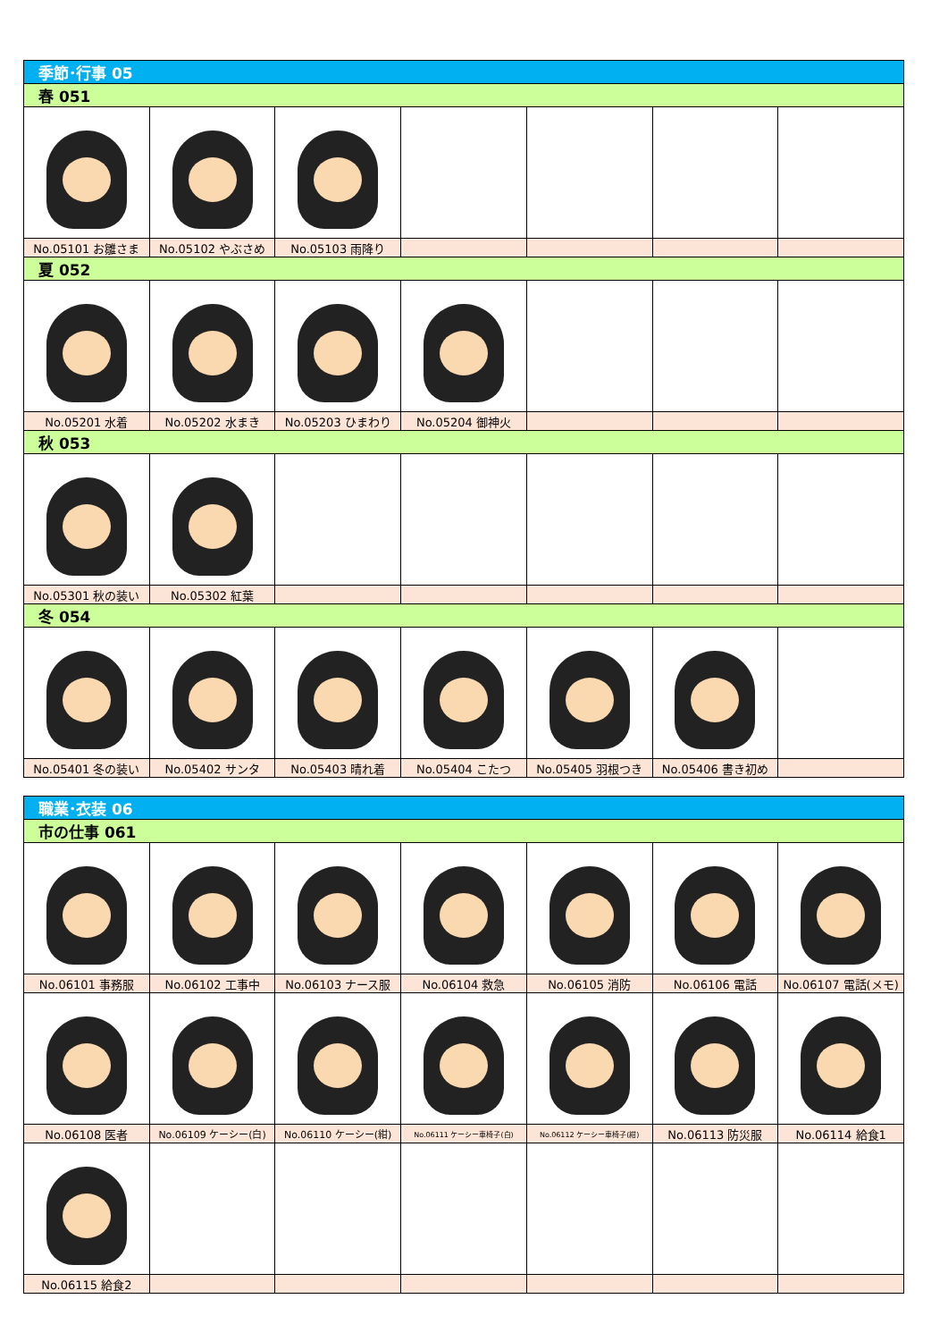| 季節･行事 05 | | | | | | |
| --- | --- | --- | --- | --- | --- | --- |
| 春 051 | | | | | | |
| No.05101 お雛さま | No.05102 やぶさめ | No.05103 雨降り | | | | |
| 夏 052 | | | | | | |
| No.05201 水着 | No.05202 水まき | No.05203 ひまわり | No.05204 御神火 | | | |
| 秋 053 | | | | | | |
| No.05301 秋の装い | No.05302 紅葉 | | | | | |
| 冬 054 | | | | | | |
| No.05401 冬の装い | No.05402 サンタ | No.05403 晴れ着 | No.05404 こたつ | No.05405 羽根つき | No.05406 書き初め | |
| 職業･衣装 06 | | | | | | |
| --- | --- | --- | --- | --- | --- | --- |
| 市の仕事 061 | | | | | | |
| No.06101 事務服 | No.06102 工事中 | No.06103 ナース服 | No.06104 救急 | No.06105 消防 | No.06106 電話 | No.06107 電話(メモ) |
| No.06108 医者 | No.06109 ケーシー(白) | No.06110 ケーシー(紺) | No.06111 ケーシー車椅子(白) | No.06112 ケーシー車椅子(紺) | No.06113 防災服 | No.06114 給食1 |
| No.06115 給食2 | | | | | | |